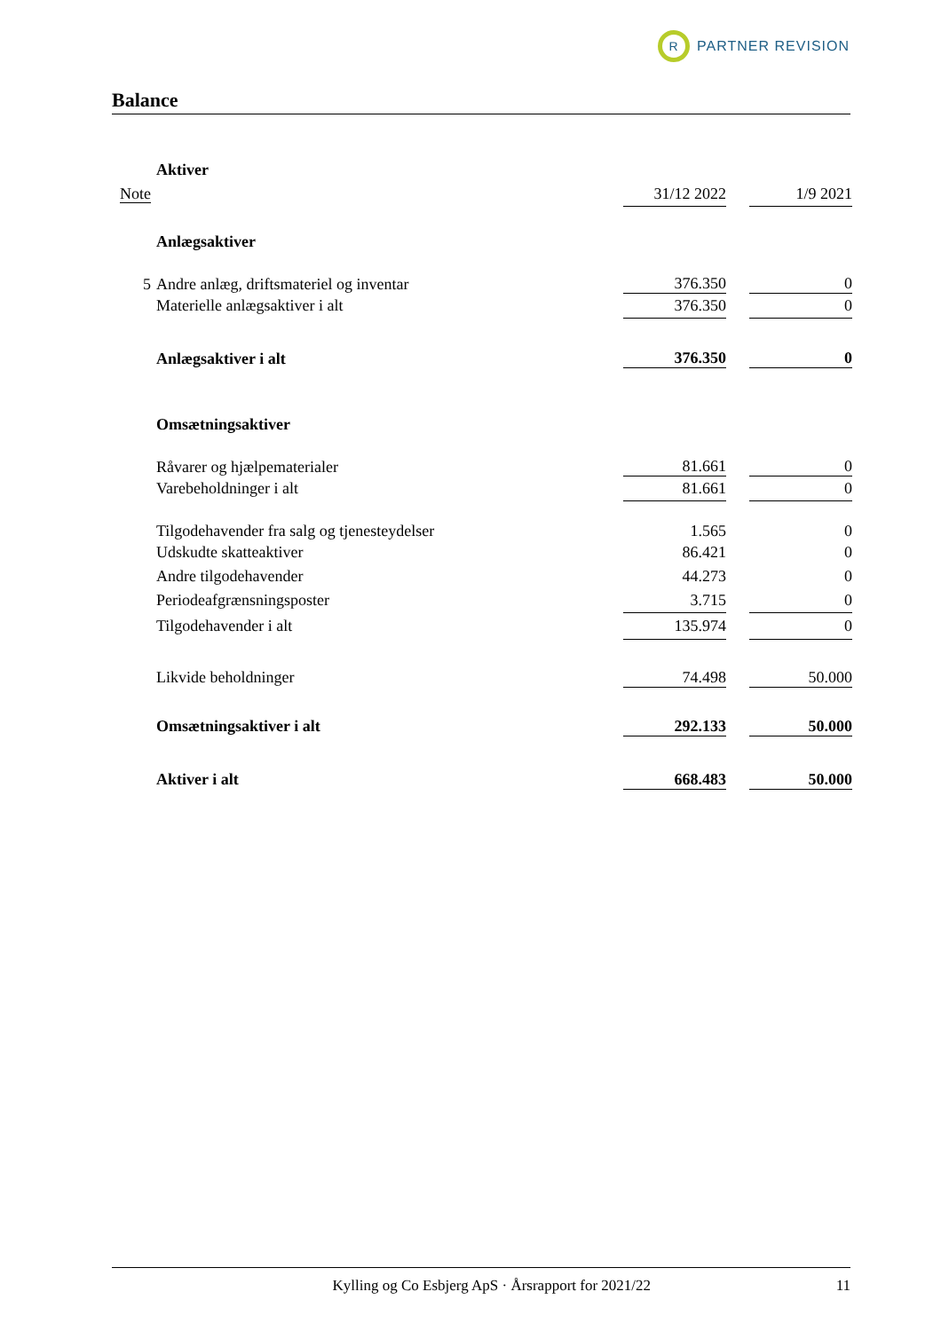R PARTNER REVISION
Balance
| | Aktiver | | | |
| Note | | 31/12 2022 | | 1/9 2021 |
| | Anlægsaktiver | | | |
| 5 | Andre anlæg, driftsmateriel og inventar | 376.350 | | 0 |
| | Materielle anlægsaktiver i alt | 376.350 | | 0 |
| | Anlægsaktiver i alt | 376.350 | | 0 |
| | Omsætningsaktiver | | | |
| | Råvarer og hjælpematerialer | 81.661 | | 0 |
| | Varebeholdninger i alt | 81.661 | | 0 |
| | Tilgodehavender fra salg og tjenesteydelser | 1.565 | | 0 |
| | Udskudte skatteaktiver | 86.421 | | 0 |
| | Andre tilgodehavender | 44.273 | | 0 |
| | Periodeafgrænsningsposter | 3.715 | | 0 |
| | Tilgodehavender i alt | 135.974 | | 0 |
| | Likvide beholdninger | 74.498 | | 50.000 |
| | Omsætningsaktiver i alt | 292.133 | | 50.000 |
| | Aktiver i alt | 668.483 | | 50.000 |
Kylling og Co Esbjerg ApS · Årsrapport for 2021/22 11